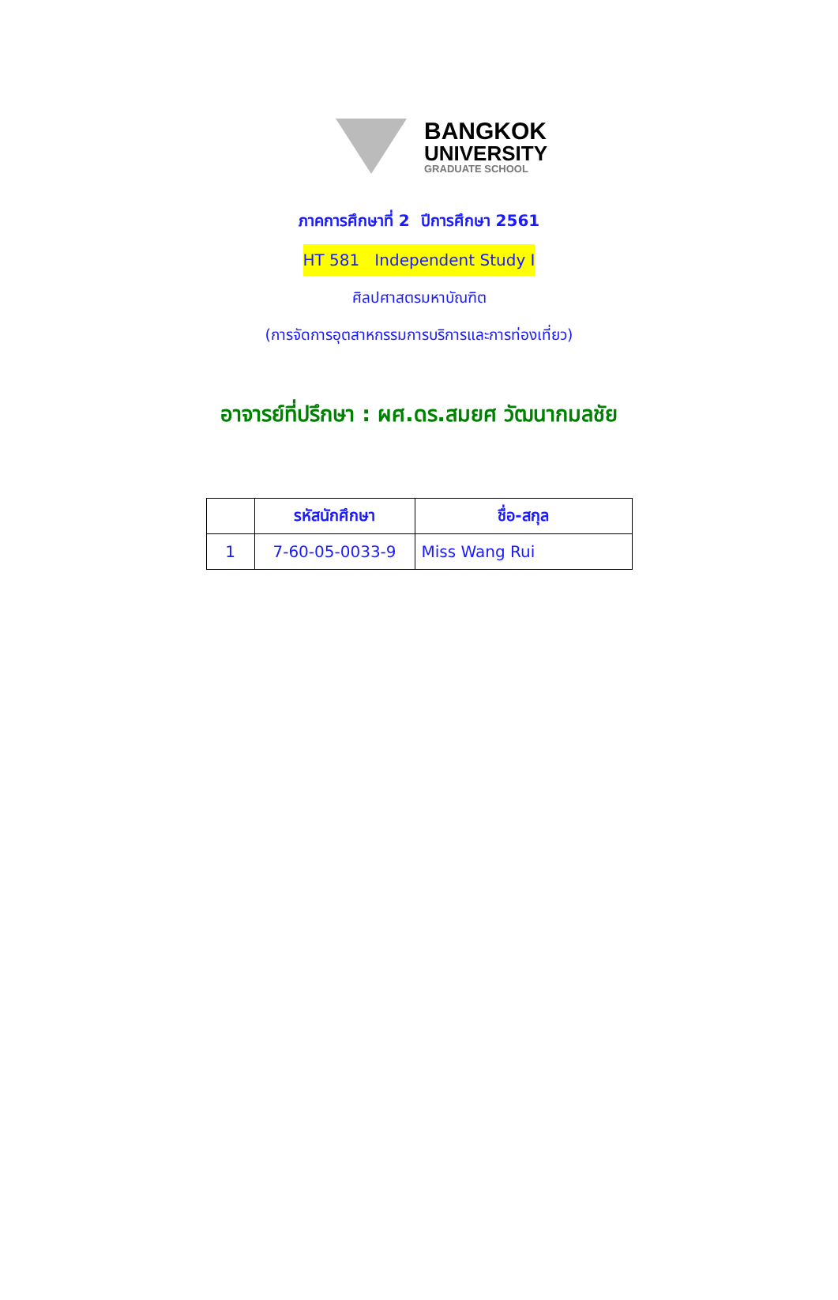BANGKOK
UNIVERSITY
GRADUATE SCHOOL
ภาคการศึกษาที่ 2 ปีการศึกษา 2561
HT 581 Independent Study I
ศิลปศาสตรมหาบัณฑิต
(การจัดการอุตสาหกรรมการบริการและการท่องเที่ยว)
อาจารย์ที่ปรึกษา : ผศ.ดร.สมยศ วัฒนากมลชัย
| | รหัสนักศึกษา | ชื่อ-สกุล |
| --- | --- | --- |
| 1 | 7-60-05-0033-9 | Miss Wang Rui |